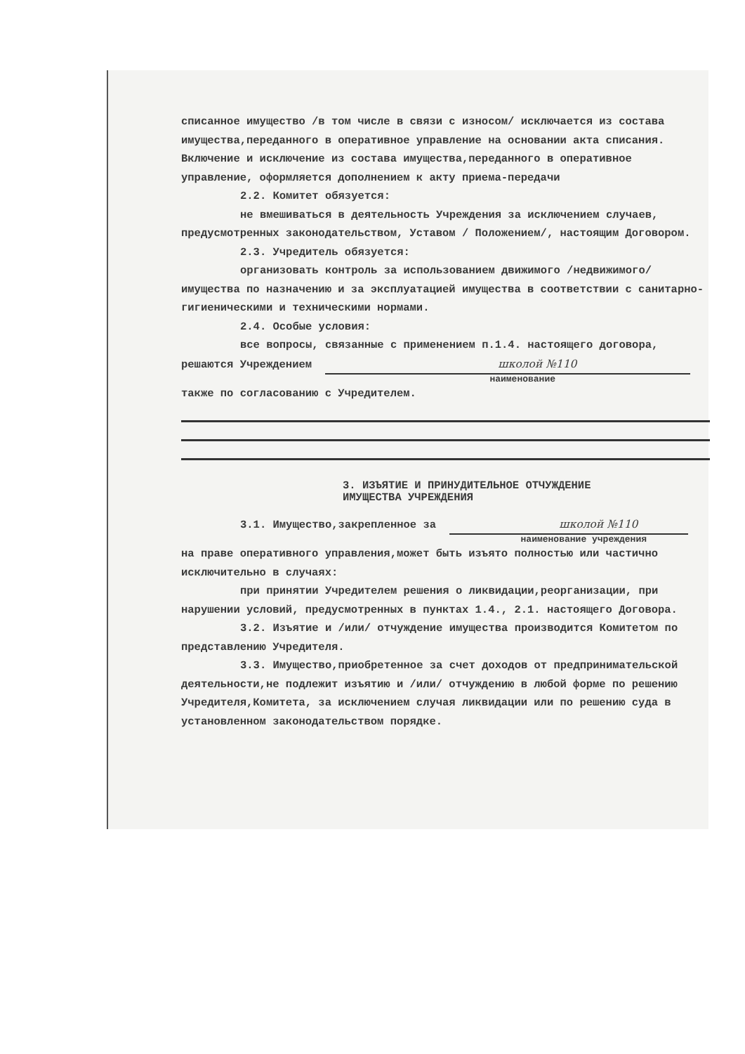списанное имущество /в том числе в связи с износом/ исключается из состава имущества,переданного в оперативное управление на основании акта списания. Включение и исключение из состава имущества,переданного в оперативное управление, оформляется дополнением к акту приема-передачи
2.2. Комитет обязуется:
не вмешиваться в деятельность Учреждения за исключением случаев, предусмотренных законодательством, Уставом / Положением/, настоящим Договором.
2.3. Учредитель обязуется:
организовать контроль за использованием движимого /недвижимого/ имущества по назначению и за эксплуатацией имущества в соответствии с санитарно-гигиеническими и техническими нормами.
2.4. Особые условия:
все вопросы, связанные с применением п.1.4. настоящего договора, решаются Учреждением школой №110
наименование
также по согласованию с Учредителем.
3. ИЗЪЯТИЕ И ПРИНУДИТЕЛЬНОЕ ОТЧУЖДЕНИЕ
ИМУЩЕСТВА УЧРЕЖДЕНИЯ
3.1. Имущество,закрепленное за школой №110
наименование учреждения
на праве оперативного управления,может быть изъято полностью или частично исключительно в случаях:
при принятии Учредителем решения о ликвидации,реорганизации, при нарушении условий, предусмотренных в пунктах 1.4., 2.1. настоящего Договора.
3.2. Изъятие и /или/ отчуждение имущества производится Комитетом по представлению Учредителя.
3.3. Имущество,приобретенное за счет доходов от предпринимательской деятельности,не подлежит изъятию и /или/ отчуждению в любой форме по решению Учредителя,Комитета, за исключением случая ликвидации или по решению суда в установленном законодательством порядке.